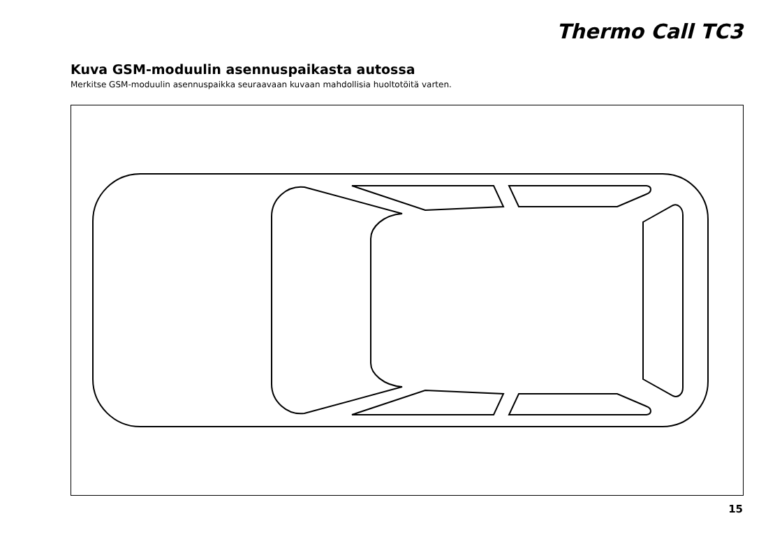Thermo Call TC3
Kuva GSM-moduulin asennuspaikasta autossa
Merkitse GSM-moduulin asennuspaikka seuraavaan kuvaan mahdollisia huoltotöitä varten.
15